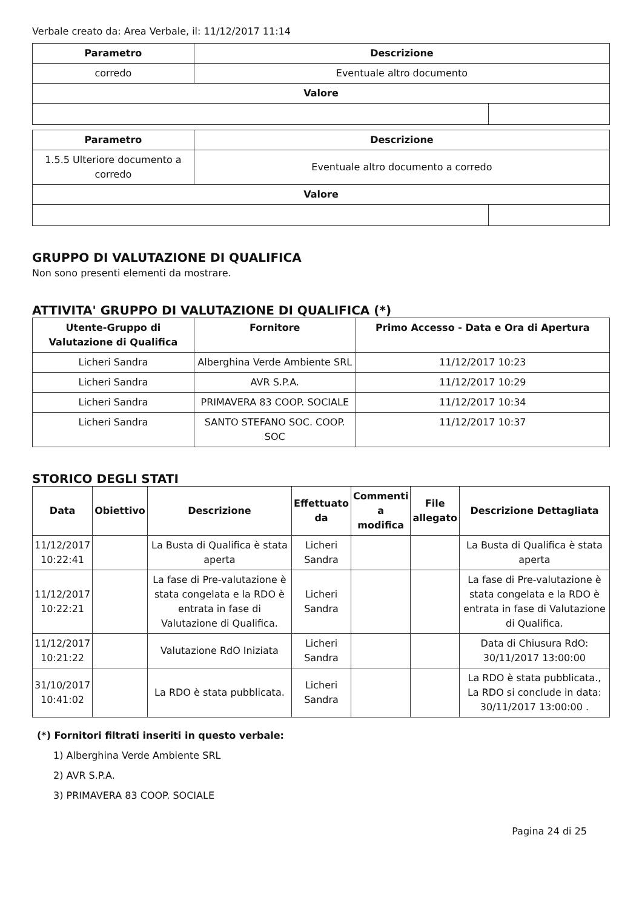Verbale creato da: Area Verbale, il: 11/12/2017 11:14
| Parametro | Descrizione | |
| --- | --- | --- |
| corredo | Eventuale altro documento | |
| Valore | | |
| Parametro | Descrizione | |
| --- | --- | --- |
| 1.5.5 Ulteriore documento a corredo | Eventuale altro documento a corredo | |
| Valore | | |
GRUPPO DI VALUTAZIONE DI QUALIFICA
Non sono presenti elementi da mostrare.
ATTIVITA' GRUPPO DI VALUTAZIONE DI QUALIFICA (*)
| Utente-Gruppo di Valutazione di Qualifica | Fornitore | Primo Accesso - Data e Ora di Apertura |
| --- | --- | --- |
| Licheri Sandra | Alberghina Verde Ambiente SRL | 11/12/2017 10:23 |
| Licheri Sandra | AVR S.P.A. | 11/12/2017 10:29 |
| Licheri Sandra | PRIMAVERA 83 COOP. SOCIALE | 11/12/2017 10:34 |
| Licheri Sandra | SANTO STEFANO SOC. COOP. SOC | 11/12/2017 10:37 |
STORICO DEGLI STATI
| Data | Obiettivo | Descrizione | Effettuato da | Commenti a modifica | File allegato | Descrizione Dettagliata |
| --- | --- | --- | --- | --- | --- | --- |
| 11/12/2017 10:22:41 | | La Busta di Qualifica è stata aperta | Licheri Sandra | | | La Busta di Qualifica è stata aperta |
| 11/12/2017 10:22:21 | | La fase di Pre-valutazione è stata congelata e la RDO è entrata in fase di Valutazione di Qualifica. | Licheri Sandra | | | La fase di Pre-valutazione è stata congelata e la RDO è entrata in fase di Valutazione di Qualifica. |
| 11/12/2017 10:21:22 | | Valutazione RdO Iniziata | Licheri Sandra | | | Data di Chiusura RdO: 30/11/2017 13:00:00 |
| 31/10/2017 10:41:02 | | La RDO è stata pubblicata. | Licheri Sandra | | | La RDO è stata pubblicata., La RDO si conclude in data: 30/11/2017 13:00:00 . |
(*) Fornitori filtrati inseriti in questo verbale:
1) Alberghina Verde Ambiente SRL
2) AVR S.P.A.
3) PRIMAVERA 83 COOP. SOCIALE
Pagina 24 di 25